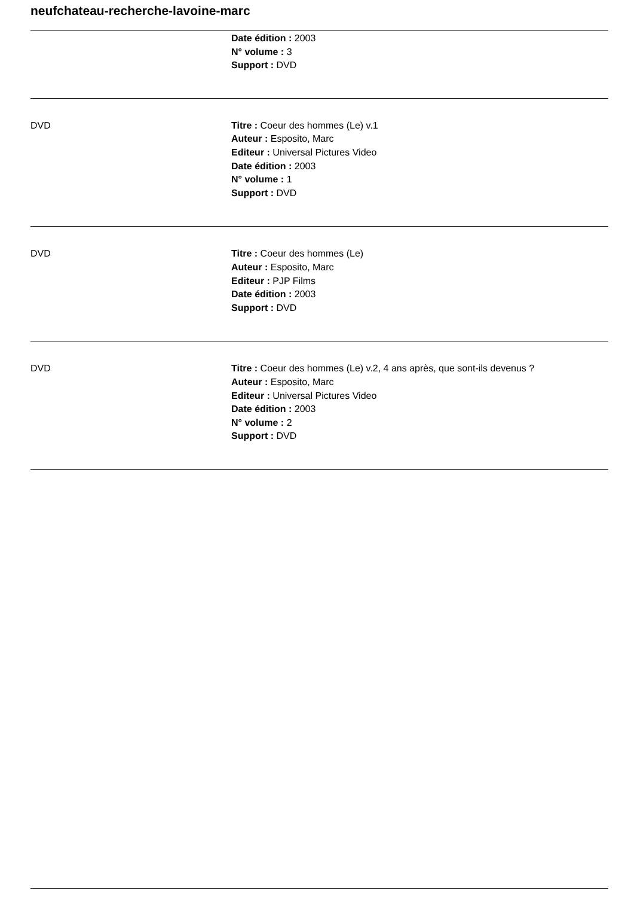neufchateau-recherche-lavoine-marc
Date édition : 2003
N° volume : 3
Support : DVD
DVD Titre : Coeur des hommes (Le) v.1
Auteur : Esposito, Marc
Editeur : Universal Pictures Video
Date édition : 2003
N° volume : 1
Support : DVD
DVD Titre : Coeur des hommes (Le)
Auteur : Esposito, Marc
Editeur : PJP Films
Date édition : 2003
Support : DVD
DVD Titre : Coeur des hommes (Le) v.2, 4 ans après, que sont-ils devenus ?
Auteur : Esposito, Marc
Editeur : Universal Pictures Video
Date édition : 2003
N° volume : 2
Support : DVD